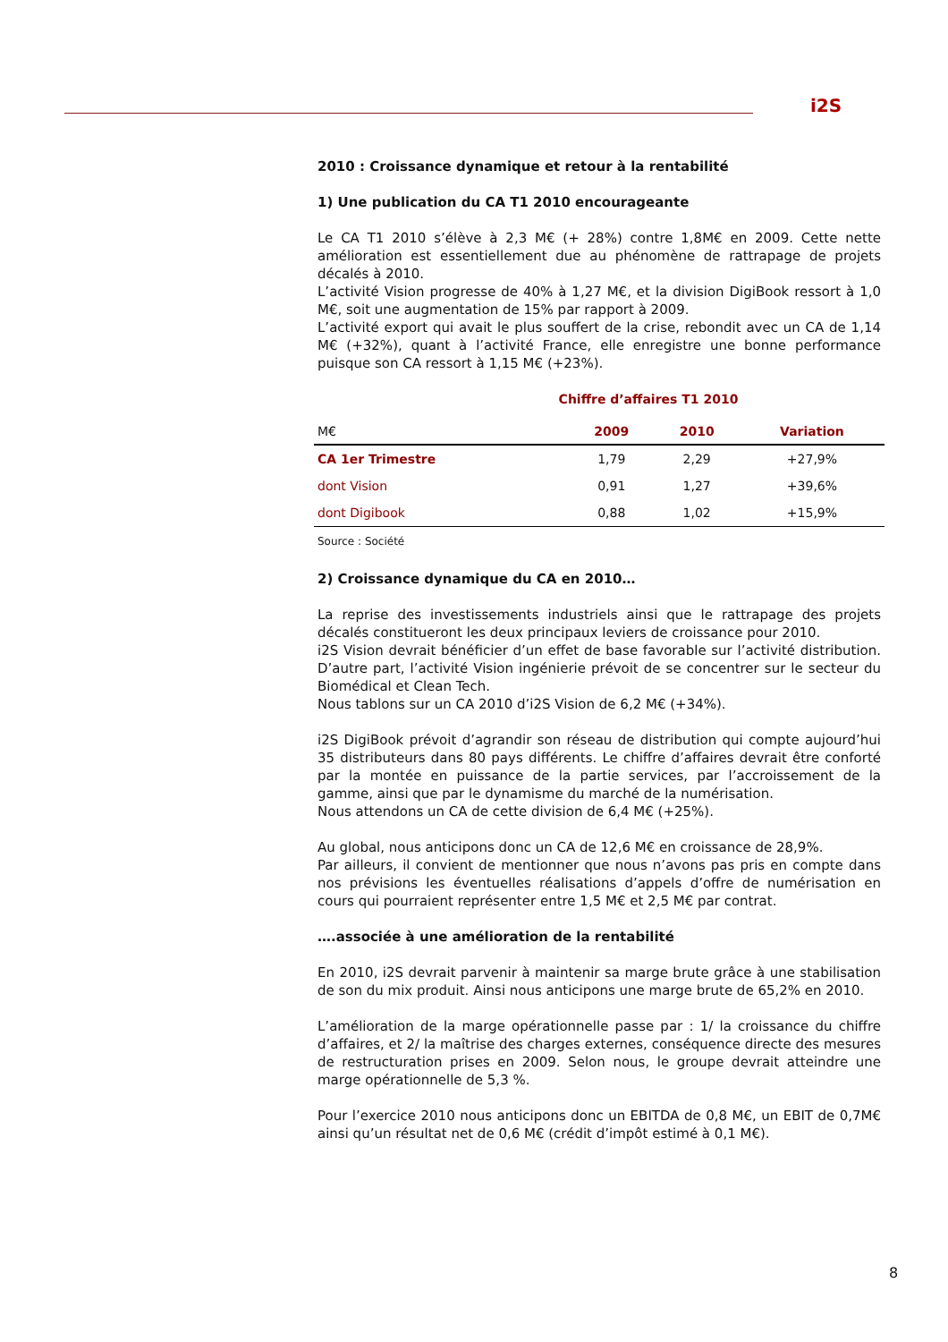i2S
2010 : Croissance dynamique et retour à la rentabilité
1) Une publication du CA T1 2010 encourageante
Le CA T1 2010 s’élève à 2,3 M€ (+ 28%) contre 1,8M€ en 2009. Cette nette amélioration est essentiellement due au phénomène de rattrapage de projets décalés à 2010.
L’activité Vision progresse de 40% à 1,27 M€, et la division DigiBook ressort à 1,0 M€, soit une augmentation de 15% par rapport à 2009.
L’activité export qui avait le plus souffert de la crise, rebondit avec un CA de 1,14 M€ (+32%), quant à l’activité France, elle enregistre une bonne performance puisque son CA ressort à 1,15 M€ (+23%).
Chiffre d’affaires T1 2010
| M€ | 2009 | 2010 | Variation |
| --- | --- | --- | --- |
| CA 1er Trimestre | 1,79 | 2,29 | +27,9% |
| dont Vision | 0,91 | 1,27 | +39,6% |
| dont Digibook | 0,88 | 1,02 | +15,9% |
Source : Société
2) Croissance dynamique du CA en 2010…
La reprise des investissements industriels ainsi que le rattrapage des projets décalés constitueront les deux principaux leviers de croissance pour 2010.
i2S Vision devrait bénéficier d’un effet de base favorable sur l’activité distribution. D’autre part, l’activité Vision ingénierie prévoit de se concentrer sur le secteur du Biomédical et Clean Tech.
Nous tablons sur un CA 2010 d’i2S Vision de 6,2 M€ (+34%).
i2S DigiBook prévoit d’agrandir son réseau de distribution qui compte aujourd’hui 35 distributeurs dans 80 pays différents. Le chiffre d’affaires devrait être conforté par la montée en puissance de la partie services, par l’accroissement de la gamme, ainsi que par le dynamisme du marché de la numérisation.
Nous attendons un CA de cette division de 6,4 M€ (+25%).
Au global, nous anticipons donc un CA de 12,6 M€ en croissance de 28,9%.
Par ailleurs, il convient de mentionner que nous n’avons pas pris en compte dans nos prévisions les éventuelles réalisations d’appels d’offre de numérisation en cours qui pourraient représenter entre 1,5 M€ et 2,5 M€ par contrat.
….associée à une amélioration de la rentabilité
En 2010, i2S devrait parvenir à maintenir sa marge brute grâce à une stabilisation de son du mix produit. Ainsi nous anticipons une marge brute de 65,2% en 2010.
L’amélioration de la marge opérationnelle passe par : 1/ la croissance du chiffre d’affaires, et 2/ la maîtrise des charges externes, conséquence directe des mesures de restructuration prises en 2009. Selon nous, le groupe devrait atteindre une marge opérationnelle de 5,3 %.
Pour l’exercice 2010 nous anticipons donc un EBITDA de 0,8 M€, un EBIT de 0,7M€ ainsi qu’un résultat net de 0,6 M€ (crédit d’impôt estimé à 0,1 M€).
8